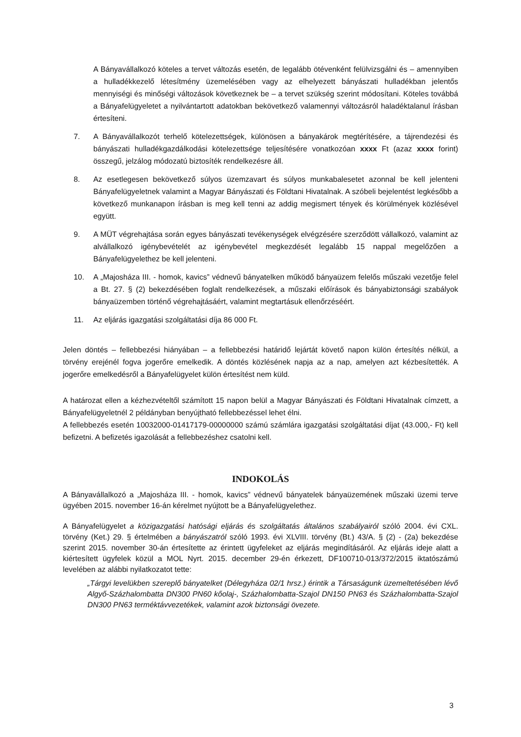A Bányavállalkozó köteles a tervet változás esetén, de legalább ötévenként felülvizsgálni és – amennyiben a hulladékkezelő létesítmény üzemelésében vagy az elhelyezett bányászati hulladékban jelentős mennyiségi és minőségi változások következnek be – a tervet szükség szerint módosítani. Köteles továbbá a Bányafelügyeletet a nyilvántartott adatokban bekövetkező valamennyi változásról haladéktalanul írásban értesíteni.
7. A Bányavállalkozót terhelő kötelezettségek, különösen a bányakárok megtérítésére, a tájrendezési és bányászati hulladékgazdálkodási kötelezettsége teljesítésére vonatkozóan xxxx Ft (azaz xxxx forint) összegű, jelzálog módozatú biztosíték rendelkezésre áll.
8. Az esetlegesen bekövetkező súlyos üzemzavart és súlyos munkabalesetet azonnal be kell jelenteni Bányafelügyeletnek valamint a Magyar Bányászati és Földtani Hivatalnak. A szóbeli bejelentést legkésőbb a következő munkanapon írásban is meg kell tenni az addig megismert tények és körülmények közlésével együtt.
9. A MÜT végrehajtása során egyes bányászati tevékenységek elvégzésére szerződött vállalkozó, valamint az alvállalkozó igénybevételét az igénybevétel megkezdését legalább 15 nappal megelőzően a Bányafelügyelethez be kell jelenteni.
10. A „Majosháza III. - homok, kavics” védnevű bányatelken működő bányaüzem felelős műszaki vezetője felel a Bt. 27. § (2) bekezdésében foglalt rendelkezések, a műszaki előírások és bányabiztonsági szabályok bányaüzemben történő végrehajtásáért, valamint megtartásuk ellenőrzéséért.
11. Az eljárás igazgatási szolgáltatási díja 86 000 Ft.
Jelen döntés – fellebbezési hiányában – a fellebbezési határidő lejártát követő napon külön értesítés nélkül, a törvény erejénél fogva jogerőre emelkedik. A döntés közlésének napja az a nap, amelyen azt kézbesítették. A jogerőre emelkedésről a Bányafelügyelet külön értesítést nem küld.
A határozat ellen a kézhezvételtől számított 15 napon belül a Magyar Bányászati és Földtani Hivatalnak címzett, a Bányafelügyeletnél 2 példányban benyújtható fellebbezéssel lehet élni.
A fellebbezés esetén 10032000-01417179-00000000 számú számlára igazgatási szolgáltatási díjat (43.000,- Ft) kell befizetni. A befizetés igazolását a fellebbezéshez csatolni kell.
INDOKOLÁS
A Bányavállalkozó a „Majosháza III. - homok, kavics” védnevű bányatelek bányaüzemének műszaki üzemi terve ügyében 2015. november 16-án kérelmet nyújtott be a Bányafelügyelethez.
A Bányafelügyelet a közigazgatási hatósági eljárás és szolgáltatás általános szabályairól szóló 2004. évi CXL. törvény (Ket.) 29. § értelmében a bányászatról szóló 1993. évi XLVIII. törvény (Bt.) 43/A. § (2) - (2a) bekezdése szerint 2015. november 30-án értesítette az érintett ügyfeleket az eljárás megindításáról. Az eljárás ideje alatt a kiértesített ügyfelek közül a MOL Nyrt. 2015. december 29-én érkezett, DF100710-013/372/2015 iktatószámú levelében az alábbi nyilatkozatot tette:
„Tárgyi levelükben szereplő bányatelket (Délegyháza 02/1 hrsz.) érintik a Társaságunk üzemeltetésében lévő Algyő-Százhalombatta DN300 PN60 kőolaj-, Százhalombatta-Szajol DN150 PN63 és Százhalombatta-Szajol DN300 PN63 terméktávvezetékek, valamint azok biztonsági övezete.
3